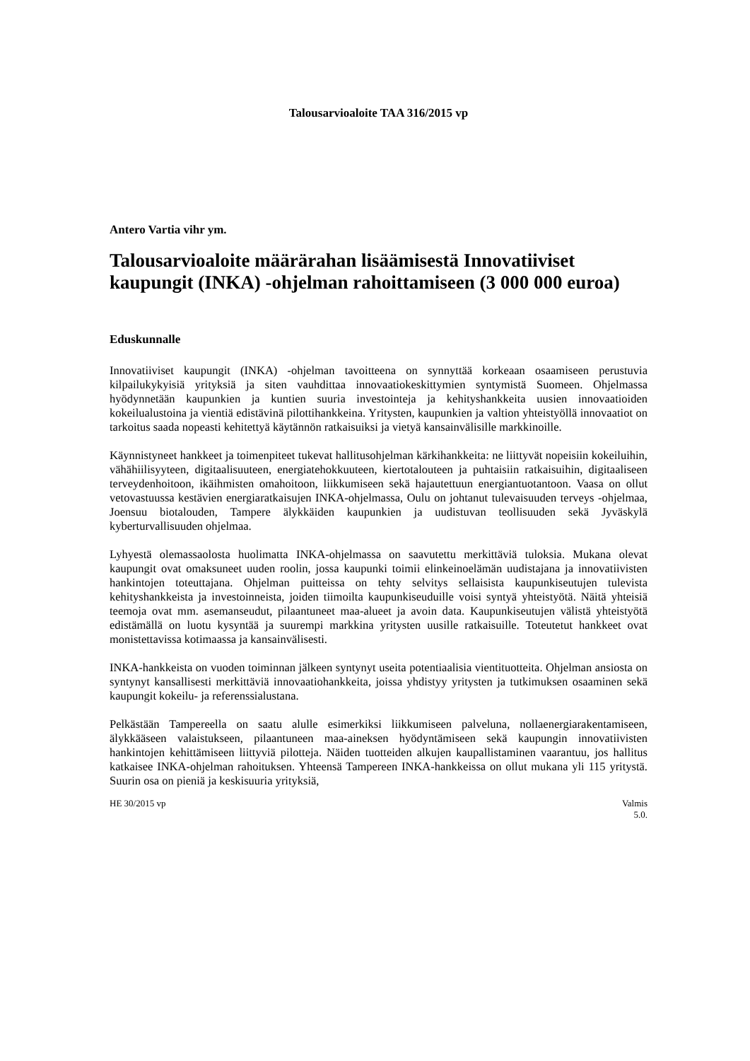Talousarvioaloite TAA 316/2015 vp
Antero Vartia vihr ym.
Talousarvioaloite määrärahan lisäämisestä Innovatiiviset kaupungit (INKA) -ohjelman rahoittamiseen (3 000 000 euroa)
Eduskunnalle
Innovatiiviset kaupungit (INKA) -ohjelman tavoitteena on synnyttää korkeaan osaamiseen perustuvia kilpailukykyisiä yrityksiä ja siten vauhdittaa innovaatiokeskittymien syntymistä Suomeen. Ohjelmassa hyödynnetään kaupunkien ja kuntien suuria investointeja ja kehityshankkeita uusien innovaatioiden kokeilualustoina ja vientiä edistävinä pilottihankkeina. Yritysten, kaupunkien ja valtion yhteistyöllä innovaatiot on tarkoitus saada nopeasti kehitettyä käytännön ratkaisuiksi ja vietyä kansainvälisille markkinoille.
Käynnistyneet hankkeet ja toimenpiteet tukevat hallitusohjelman kärkihankkeita: ne liittyvät nopeisiin kokeiluihin, vähähiilisyyteen, digitaalisuuteen, energiatehokkuuteen, kiertotalouteen ja puhtaisiin ratkaisuihin, digitaaliseen terveydenhoitoon, ikäihmisten omahoitoon, liikkumiseen sekä hajautettuun energiantuotantoon. Vaasa on ollut vetovastuussa kestävien energiaratkaisujen INKA-ohjelmassa, Oulu on johtanut tulevaisuuden terveys -ohjelmaa, Joensuu biotalouden, Tampere älykkäiden kaupunkien ja uudistuvan teollisuuden sekä Jyväskylä kyberturvallisuuden ohjelmaa.
Lyhyestä olemassaolosta huolimatta INKA-ohjelmassa on saavutettu merkittäviä tuloksia. Mukana olevat kaupungit ovat omaksuneet uuden roolin, jossa kaupunki toimii elinkeinoelämän uudistajana ja innovatiivisten hankintojen toteuttajana. Ohjelman puitteissa on tehty selvitys sellaisista kaupunkiseutujen tulevista kehityshankkeista ja investoinneista, joiden tiimoilta kaupunkiseuduille voisi syntyä yhteistyötä. Näitä yhteisiä teemoja ovat mm. asemanseudut, pilaantuneet maa-alueet ja avoin data. Kaupunkiseutujen välistä yhteistyötä edistämällä on luotu kysyntää ja suurempi markkina yritysten uusille ratkaisuille. Toteutetut hankkeet ovat monistettavissa kotimaassa ja kansainvälisesti.
INKA-hankkeista on vuoden toiminnan jälkeen syntynyt useita potentiaalisia vientituotteita. Ohjelman ansiosta on syntynyt kansallisesti merkittäviä innovaatiohankkeita, joissa yhdistyy yritysten ja tutkimuksen osaaminen sekä kaupungit kokeilu- ja referenssialustana.
Pelkästään Tampereella on saatu alulle esimerkiksi liikkumiseen palveluna, nollaenergiarakentamiseen, älykkääseen valaistukseen, pilaantuneen maa-aineksen hyödyntämiseen sekä kaupungin innovatiivisten hankintojen kehittämiseen liittyviä pilotteja. Näiden tuotteiden alkujen kaupallistaminen vaarantuu, jos hallitus katkaisee INKA-ohjelman rahoituksen. Yhteensä Tampereen INKA-hankkeissa on ollut mukana yli 115 yritystä. Suurin osa on pieniä ja keskisuuria yrityksiä,
HE 30/2015 vp Valmis
5.0.